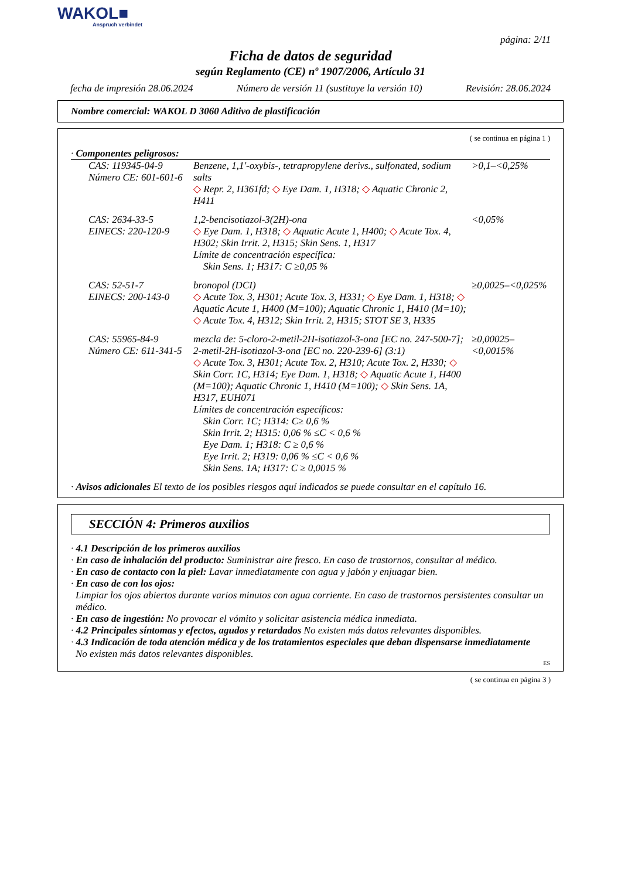WAKOL■
Anspruch verbindet
página: 2/11
Ficha de datos de seguridad
según Reglamento (CE) nº 1907/2006, Artículo 31
fecha de impresión 28.06.2024 Número de versión 11 (sustituye la versión 10) Revisión: 28.06.2024
Nombre comercial: WAKOL D 3060 Aditivo de plastificación
( se continua en página 1 )
· Componentes peligrosos:
| CAS: 119345-04-9 Número CE: 601-601-6 | Benzene, 1,1'-oxybis-, tetrapropylene derivs., sulfonated, sodium salts ◇ Repr. 2, H361fd; ◇ Eye Dam. 1, H318; ◇ Aquatic Chronic 2, H411 | >0,1–<0,25% |
| CAS: 2634-33-5 EINECS: 220-120-9 | 1,2-bencisotiazol-3(2H)-ona ◇ Eye Dam. 1, H318; ◇ Aquatic Acute 1, H400; ◇ Acute Tox. 4, H302; Skin Irrit. 2, H315; Skin Sens. 1, H317 Límite de concentración específica: Skin Sens. 1; H317: C ≥0,05 % | <0,05% |
| CAS: 52-51-7 EINECS: 200-143-0 | bronopol (DCI) ◇ Acute Tox. 3, H301; Acute Tox. 3, H331; ◇ Eye Dam. 1, H318; ◇ Aquatic Acute 1, H400 (M=100); Aquatic Chronic 1, H410 (M=10); ◇ Acute Tox. 4, H312; Skin Irrit. 2, H315; STOT SE 3, H335 | ≥0,0025–<0,025% |
| CAS: 55965-84-9 Número CE: 611-341-5 | mezcla de: 5-cloro-2-metil-2H-isotiazol-3-ona [EC no. 247-500-7]; 2-metil-2H-isotiazol-3-ona [EC no. 220-239-6] (3:1) ◇ Acute Tox. 3, H301; Acute Tox. 2, H310; Acute Tox. 2, H330; ◇ Skin Corr. 1C, H314; Eye Dam. 1, H318; ◇ Aquatic Acute 1, H400 (M=100); Aquatic Chronic 1, H410 (M=100); ◇ Skin Sens. 1A, H317, EUH071 Límites de concentración específicos: Skin Corr. 1C; H314: C≥ 0,6 % Skin Irrit. 2; H315: 0,06 % ≤C < 0,6 % Eye Dam. 1; H318: C ≥ 0,6 % Eye Irrit. 2; H319: 0,06 % ≤C < 0,6 % Skin Sens. 1A; H317: C ≥ 0,0015 % | ≥0,00025–<0,0015% |
· Avisos adicionales El texto de los posibles riesgos aquí indicados se puede consultar en el capítulo 16.
SECCIÓN 4: Primeros auxilios
· 4.1 Descripción de los primeros auxilios
· En caso de inhalación del producto: Suministrar aire fresco. En caso de trastornos, consultar al médico.
· En caso de contacto con la piel: Lavar inmediatamente con agua y jabón y enjuagar bien.
· En caso de con los ojos:
Limpiar los ojos abiertos durante varios minutos con agua corriente. En caso de trastornos persistentes consultar un médico.
· En caso de ingestión: No provocar el vómito y solicitar asistencia médica inmediata.
· 4.2 Principales síntomas y efectos, agudos y retardados No existen más datos relevantes disponibles.
· 4.3 Indicación de toda atención médica y de los tratamientos especiales que deban dispensarse inmediatamente
No existen más datos relevantes disponibles.
ES
( se continua en página 3 )